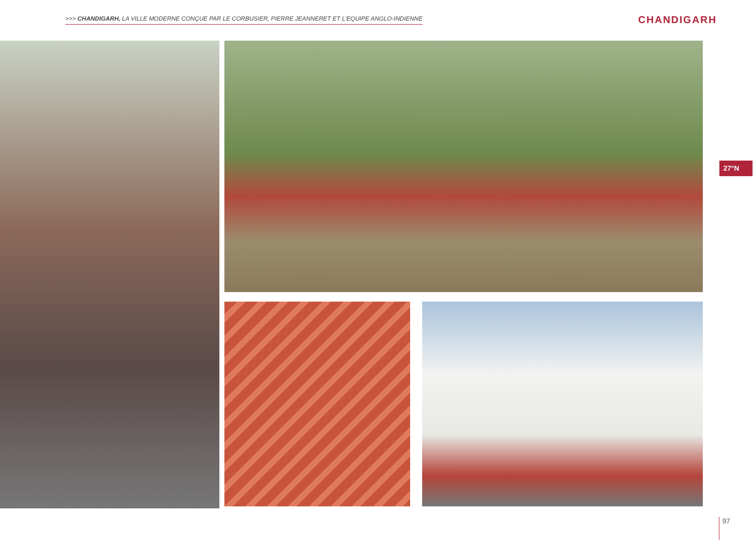>>> CHANDIGARH, LA VILLE MODERNE CONÇUE PAR LE CORBUSIER, PIERRE JEANNERET ET L'EQUIPE ANGLO-INDIENNE
CHANDIGARH
27°N
97